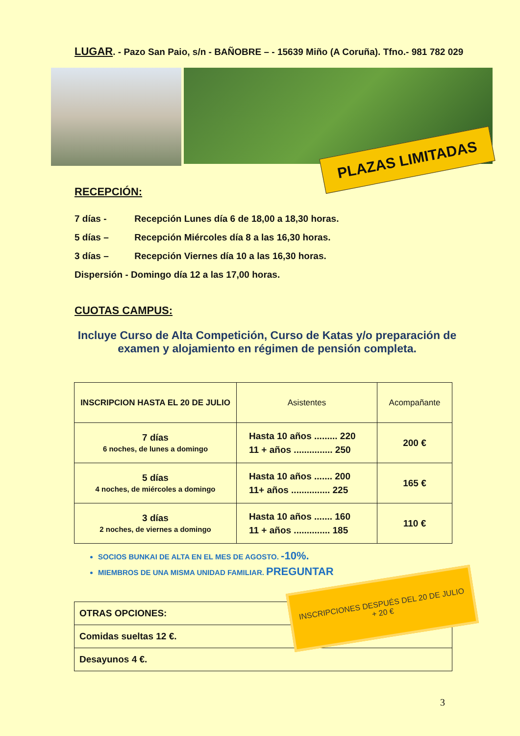LUGAR. - Pazo San Paio, s/n - BAÑOBRE – - 15639 Miño (A Coruña). Tfno.- 981 782 029
PLAZAS LIMITADAS
RECEPCIÓN:
7 días - Recepción Lunes día 6 de 18,00 a 18,30 horas.
5 días – Recepción Miércoles día 8 a las 16,30 horas.
3 días – Recepción Viernes día 10 a las 16,30 horas.
Dispersión - Domingo día 12 a las 17,00 horas.
CUOTAS CAMPUS:
Incluye Curso de Alta Competición, Curso de Katas y/o preparación de examen y alojamiento en régimen de pensión completa.
| INSCRIPCION HASTA EL 20 DE JULIO | Asistentes | Acompañante |
| --- | --- | --- |
| 7 días 6 noches, de lunes a domingo | Hasta 10 años ......... 220 11 + años ............... 250 | 200 € |
| 5 días 4 noches, de miércoles a domingo | Hasta 10 años ....... 200 11+ años ............... 225 | 165 € |
| 3 días 2 noches, de viernes a domingo | Hasta 10 años ....... 160 11 + años .............. 185 | 110 € |
SOCIOS BUNKAI DE ALTA EN EL MES DE AGOSTO. -10%.
MIEMBROS DE UNA MISMA UNIDAD FAMILIAR. PREGUNTAR
| OTRAS OPCIONES: |
| Comidas sueltas 12 €. |
| Desayunos 4 €. |
INSCRIPCIONES DESPUÉS DEL 20 DE JULIO
+ 20 €
3